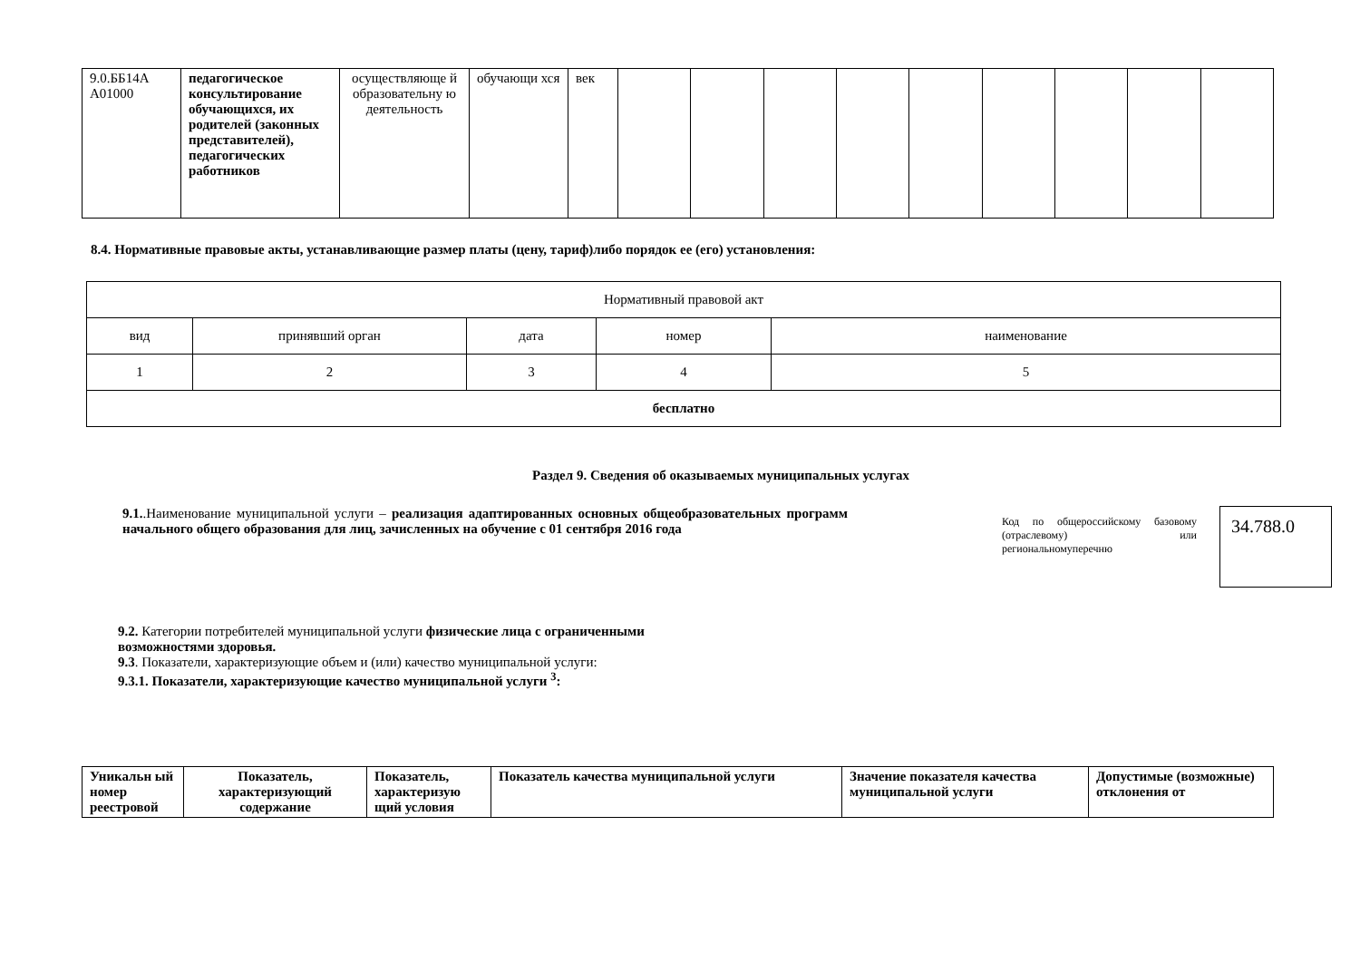| 9.0.ББ14А А01000 | педагогическое консультирование обучающихся, их родителей (законных представителей), педагогических работников | осуществляюще й образовательну ю деятельность | обучающи хся | век | | | | | | | | | |
8.4. Нормативные правовые акты, устанавливающие размер платы (цену, тариф)либо порядок ее (его) установления:
| Нормативный правовой акт | | | | |
| --- | --- | --- | --- | --- |
| вид | принявший орган | дата | номер | наименование |
| 1 | 2 | 3 | 4 | 5 |
| бесплатно | | | | |
Раздел 9. Сведения об оказываемых муниципальных услугах
9.1..Наименование муниципальной услуги – реализация адаптированных основных общеобразовательных программ начального общего образования для лиц, зачисленных на обучение с 01 сентября 2016 года
Код по общероссийскому базовому (отраслевому) или региональномуперечню
34.788.0
9.2. Категории потребителей муниципальной услуги физические лица с ограниченными
возможностями здоровья.
9.3. Показатели, характеризующие объем и (или) качество муниципальной услуги:
9.3.1. Показатели, характеризующие качество муниципальной услуги <sup>3</sup>:
| Уникальн ый номер реестровой | Показатель, характеризующий содержание | Показатель, характеризую щий условия | Показатель качества муниципальной услуги | Значение показателя качества муниципальной услуги | Допустимые (возможные) отклонения от |
| --- | --- | --- | --- | --- | --- |